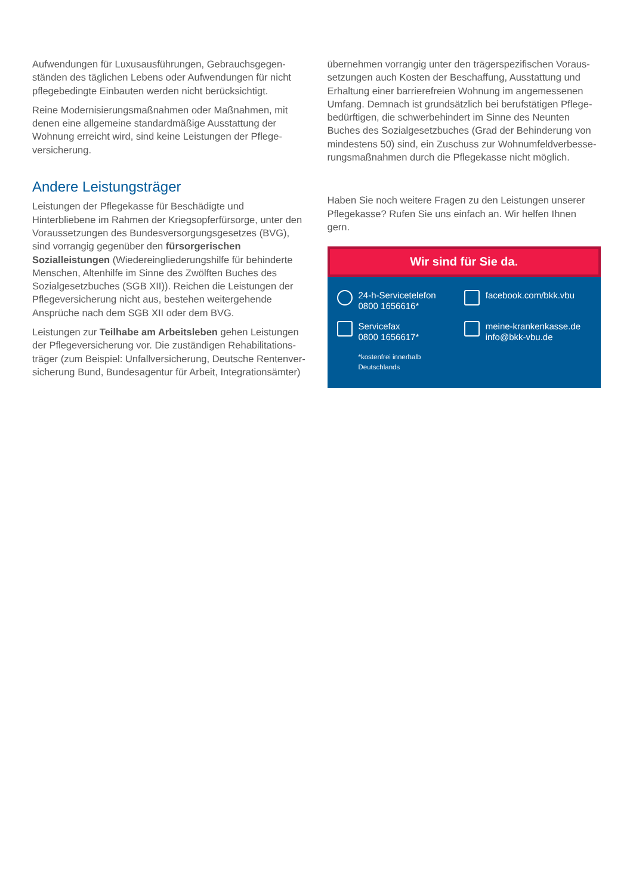Aufwendungen für Luxusausführungen, Gebrauchsgegen­ständen des täglichen Lebens oder Aufwendungen für nicht pflegebedingte Einbauten werden nicht berücksichtigt.
Reine Modernisierungsmaßnahmen oder Maßnahmen, mit denen eine allgemeine standardmäßige Ausstattung der Wohnung erreicht wird, sind keine Leistungen der Pflege­versicherung.
Andere Leistungsträger
Leistungen der Pflegekasse für Beschädigte und Hinterbliebene im Rahmen der Kriegsopferfürsorge, unter den Voraussetzungen des Bundesversorgungsgesetzes (BVG), sind vorrangig gegen­über den fürsorgerischen Sozialleistungen (Wiedereingliede­rungshilfe für behinderte Menschen, Altenhilfe im Sinne des Zwölften Buches des Sozialgesetzbuches (SGB XII)). Reichen die Leistungen der Pflegeversicherung nicht aus, bestehen weitergehende Ansprüche nach dem SGB XII oder dem BVG.
Leistungen zur Teilhabe am Arbeitsleben gehen Leistungen der Pflegeversicherung vor. Die zuständigen Rehabilitations­träger (zum Beispiel: Unfallversicherung, Deutsche Rentenver­sicherung Bund, Bundesagentur für Arbeit, Integrationsämter)
übernehmen vorrangig unter den trägerspezifischen Voraus­setzungen auch Kosten der Beschaffung, Ausstattung und Erhaltung einer barrierefreien Wohnung im angemessenen Umfang. Demnach ist grundsätzlich bei berufstätigen Pflege­bedürftigen, die schwerbehindert im Sinne des Neunten Buches des Sozialgesetzbuches (Grad der Behinderung von mindestens 50) sind, ein Zuschuss zur Wohnumfeldverbesse­rungsmaßnahmen durch die Pflegekasse nicht möglich.
Haben Sie noch weitere Fragen zu den Leistungen unserer Pflegekasse? Rufen Sie uns einfach an. Wir helfen Ihnen gern.
Wir sind für Sie da.
24-h-Servicetelefon
0800 1656616*
facebook.com/bkk.vbu
Servicefax
0800 1656617*
meine-krankenkasse.de
info@bkk-vbu.de
*kostenfrei innerhalb
Deutschlands